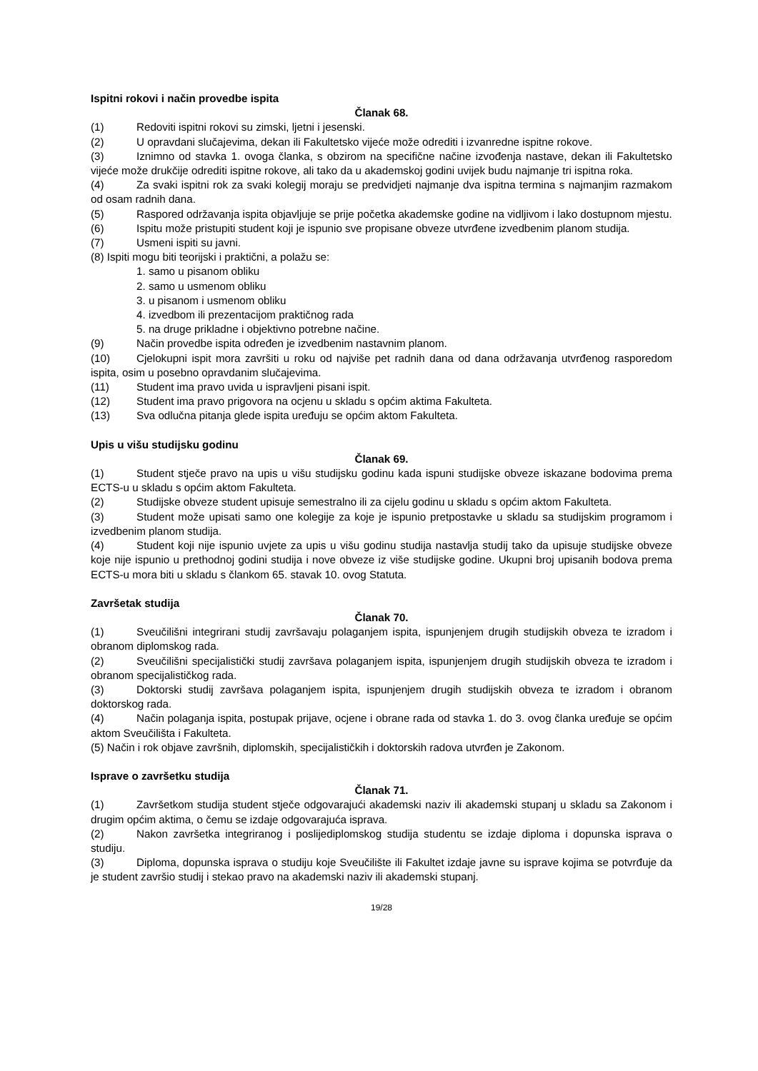Ispitni rokovi i način provedbe ispita
Članak 68.
(1) Redoviti ispitni rokovi su zimski, ljetni i jesenski.
(2) U opravdani slučajevima, dekan ili Fakultetsko vijeće može odrediti i izvanredne ispitne rokove.
(3) Iznimno od stavka 1. ovoga članka, s obzirom na specifične načine izvođenja nastave, dekan ili Fakultetsko vijeće može drukčije odrediti ispitne rokove, ali tako da u akademskoj godini uvijek budu najmanje tri ispitna roka.
(4) Za svaki ispitni rok za svaki kolegij moraju se predvidjeti najmanje dva ispitna termina s najmanjim razmakom od osam radnih dana.
(5) Raspored održavanja ispita objavljuje se prije početka akademske godine na vidljivom i lako dostupnom mjestu.
(6) Ispitu može pristupiti student koji je ispunio sve propisane obveze utvrđene izvedbenim planom studija.
(7) Usmeni ispiti su javni.
(8) Ispiti mogu biti teorijski i praktični, a polažu se:
1. samo u pisanom obliku
2. samo u usmenom obliku
3. u pisanom i usmenom obliku
4. izvedbom ili prezentacijom praktičnog rada
5. na druge prikladne i objektivno potrebne načine.
(9) Način provedbe ispita određen je izvedbenim nastavnim planom.
(10) Cjelokupni ispit mora završiti u roku od najviše pet radnih dana od dana održavanja utvrđenog rasporedom ispita, osim u posebno opravdanim slučajevima.
(11) Student ima pravo uvida u ispravljeni pisani ispit.
(12) Student ima pravo prigovora na ocjenu u skladu s općim aktima Fakulteta.
(13) Sva odlučna pitanja glede ispita uređuju se općim aktom Fakulteta.
Upis u višu studijsku godinu
Članak 69.
(1) Student stječe pravo na upis u višu studijsku godinu kada ispuni studijske obveze iskazane bodovima prema ECTS-u u skladu s općim aktom Fakulteta.
(2) Studijske obveze student upisuje semestralno ili za cijelu godinu u skladu s općim aktom Fakulteta.
(3) Student može upisati samo one kolegije za koje je ispunio pretpostavke u skladu sa studijskim programom i izvedbenim planom studija.
(4) Student koji nije ispunio uvjete za upis u višu godinu studija nastavlja studij tako da upisuje studijske obveze koje nije ispunio u prethodnoj godini studija i nove obveze iz više studijske godine. Ukupni broj upisanih bodova prema ECTS-u mora biti u skladu s člankom 65. stavak 10. ovog Statuta.
Završetak studija
Članak 70.
(1) Sveučilišni integrirani studij završavaju polaganjem ispita, ispunjenjem drugih studijskih obveza te izradom i obranom diplomskog rada.
(2) Sveučilišni specijalistički studij završava polaganjem ispita, ispunjenjem drugih studijskih obveza te izradom i obranom specijalističkog rada.
(3) Doktorski studij završava polaganjem ispita, ispunjenjem drugih studijskih obveza te izradom i obranom doktorskog rada.
(4) Način polaganja ispita, postupak prijave, ocjene i obrane rada od stavka 1. do 3. ovog članka uređuje se općim aktom Sveučilišta i Fakulteta.
(5) Način i rok objave završnih, diplomskih, specijalističkih i doktorskih radova utvrđen je Zakonom.
Isprave o završetku studija
Članak 71.
(1) Završetkom studija student stječe odgovarajući akademski naziv ili akademski stupanj u skladu sa Zakonom i drugim općim aktima, o čemu se izdaje odgovarajuća isprava.
(2) Nakon završetka integriranog i poslijediplomskog studija studentu se izdaje diploma i dopunska isprava o studiju.
(3) Diploma, dopunska isprava o studiju koje Sveučilište ili Fakultet izdaje javne su isprave kojima se potvrđuje da je student završio studij i stekao pravo na akademski naziv ili akademski stupanj.
19/28